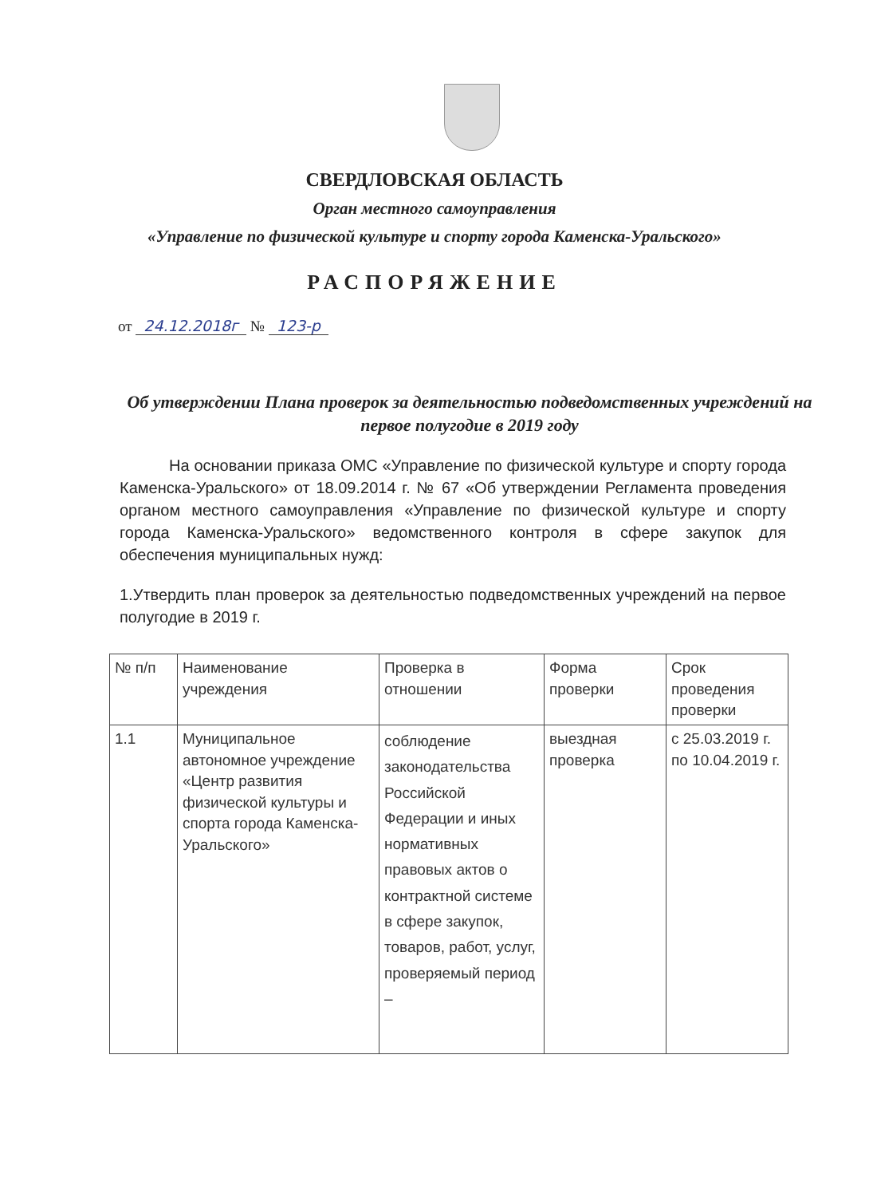СВЕРДЛОВСКАЯ ОБЛАСТЬ
Орган местного самоуправления
«Управление по физической культуре и спорту города Каменска-Уральского»
РАСПОРЯЖЕНИЕ
от 24.12.2018г № 123-р
Об утверждении Плана проверок за деятельностью подведомственных учреждений на первое полугодие в 2019 году
На основании приказа ОМС «Управление по физической культуре и спорту города Каменска-Уральского» от 18.09.2014 г. № 67 «Об утверждении Регламента проведения органом местного самоуправления «Управление по физической культуре и спорту города Каменска-Уральского» ведомственного контроля в сфере закупок для обеспечения муниципальных нужд:
1.Утвердить план проверок за деятельностью подведомственных учреждений на первое полугодие в 2019 г.
| № п/п | Наименование учреждения | Проверка в отношении | Форма проверки | Срок проведения проверки |
| 1.1 | Муниципальное автономное учреждение «Центр развития физической культуры и спорта города Каменска-Уральского» | соблюдение законодательства Российской Федерации и иных нормативных правовых актов о контрактной системе в сфере закупок, товаров, работ, услуг, проверяемый период – | выездная проверка | с 25.03.2019 г. по 10.04.2019 г. |